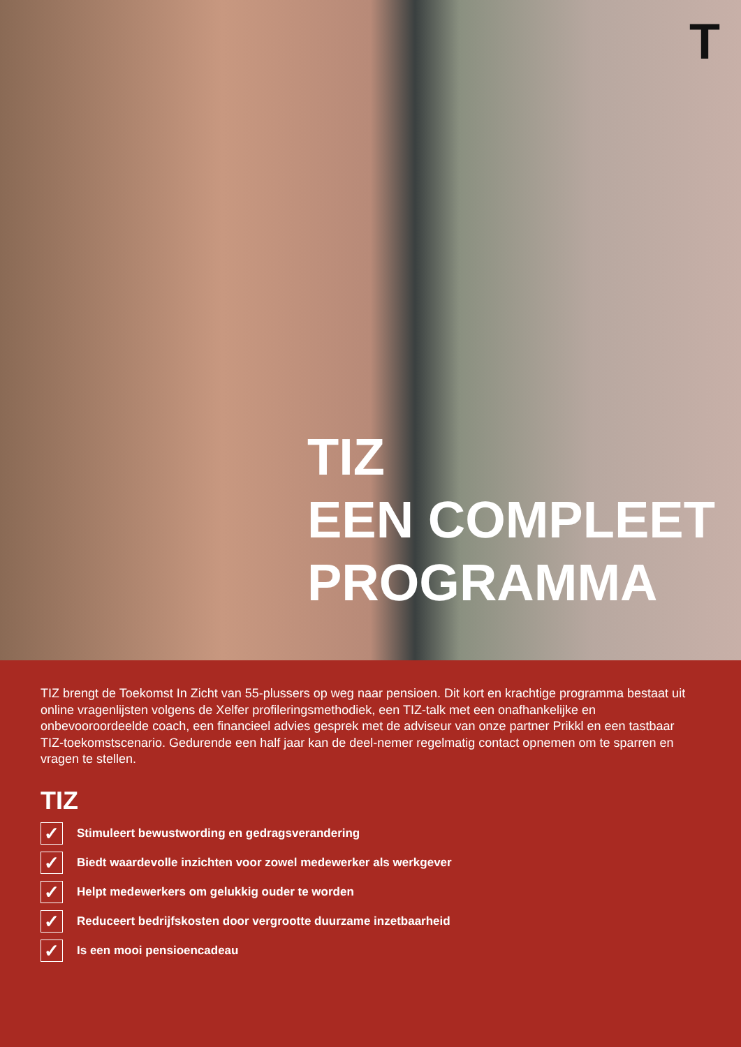T
TIZ
EEN COMPLEET
PROGRAMMA
TIZ brengt de Toekomst In Zicht van 55-plussers op weg naar pensioen. Dit kort en krachtige programma bestaat uit online vragenlijsten volgens de Xelfer profileringsmethodiek, een TIZ-talk met een onafhankelijke en onbevooroordeelde coach, een financieel advies gesprek met de adviseur van onze partner Prikkl en een tastbaar TIZ-toekomstscenario. Gedurende een half jaar kan de deel-nemer regelmatig contact opnemen om te sparren en vragen te stellen.
TIZ
✓
Stimuleert bewustwording en gedragsverandering
✓
Biedt waardevolle inzichten voor zowel medewerker als werkgever
✓
Helpt medewerkers om gelukkig ouder te worden
✓
Reduceert bedrijfskosten door vergrootte duurzame inzetbaarheid
✓
Is een mooi pensioencadeau